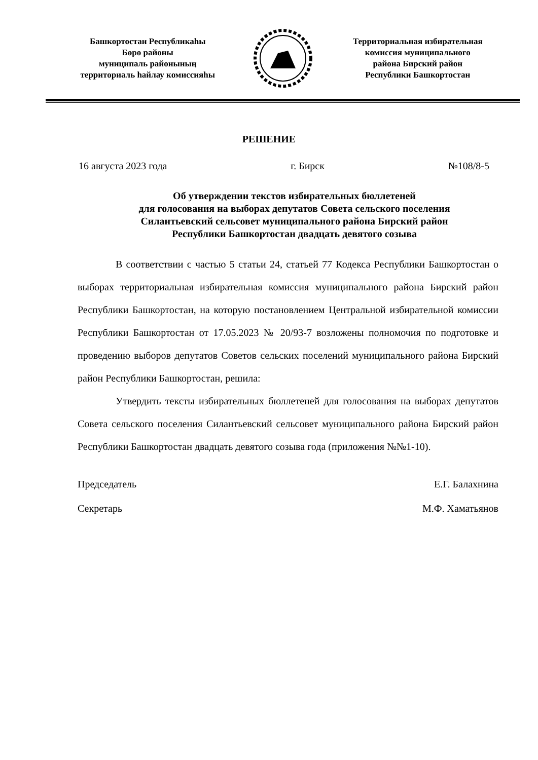Башкортостан Республикаhы
Бөрө районы
муниципаль районының
территориаль hайлау комиссияhы
Территориальная избирательная
комиссия муниципального
района Бирский район
Республики Башкортостан
РЕШЕНИЕ
16 августа 2023 года г. Бирск №108/8-5
Об утверждении текстов избирательных бюллетеней
для голосования на выборах депутатов Совета сельского поселения
Силантьевский сельсовет муниципального района Бирский район
Республики Башкортостан двадцать девятого созыва
В соответствии с частью 5 статьи 24, статьей 77 Кодекса Республики Башкортостан о выборах территориальная избирательная комиссия муниципального района Бирский район Республики Башкортостан, на которую постановлением Центральной избирательной комиссии Республики Башкортостан от 17.05.2023 № 20/93-7 возложены полномочия по подготовке и проведению выборов депутатов Советов сельских поселений муниципального района Бирский район Республики Башкортостан, решила:
Утвердить тексты избирательных бюллетеней для голосования на выборах депутатов Совета сельского поселения Силантьевский сельсовет муниципального района Бирский район Республики Башкортостан двадцать девятого созыва года (приложения №№1-10).
Председатель Е.Г. Балахнина
Секретарь М.Ф. Хаматьянов